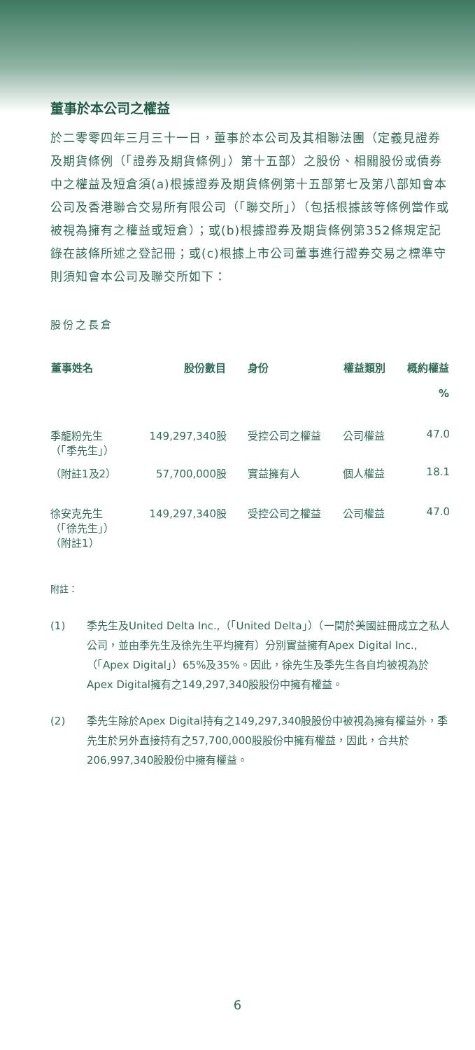董事於本公司之權益
於二零零四年三月三十一日，董事於本公司及其相聯法團（定義見證券及期貨條例（「證券及期貨條例」）第十五部）之股份、相關股份或債券中之權益及短倉須(a)根據證券及期貨條例第十五部第七及第八部知會本公司及香港聯合交易所有限公司（「聯交所」）（包括根據該等條例當作或被視為擁有之權益或短倉）；或(b)根據證券及期貨條例第352條規定記錄在該條所述之登記冊；或(c)根據上市公司董事進行證券交易之標準守則須知會本公司及聯交所如下：
股份之長倉
| 董事姓名 | 股份數目 | 身份 | 權益類別 | 概約權益 % |
| --- | --- | --- | --- | --- |
| 季龍粉先生 （「季先生」） | 149,297,340股 | 受控公司之權益 | 公司權益 | 47.0 |
| （附註1及2） | 57,700,000股 | 實益擁有人 | 個人權益 | 18.1 |
| 徐安克先生 （「徐先生」） （附註1） | 149,297,340股 | 受控公司之權益 | 公司權益 | 47.0 |
附註：
(1) 季先生及United Delta Inc.,（「United Delta」）（一間於美國註冊成立之私人公司，並由季先生及徐先生平均擁有）分別實益擁有Apex Digital Inc.,（「Apex Digital」）65%及35%。因此，徐先生及季先生各自均被視為於Apex Digital擁有之149,297,340股股份中擁有權益。
(2) 季先生除於Apex Digital持有之149,297,340股股份中被視為擁有權益外，季先生於另外直接持有之57,700,000股股份中擁有權益，因此，合共於206,997,340股股份中擁有權益。
6